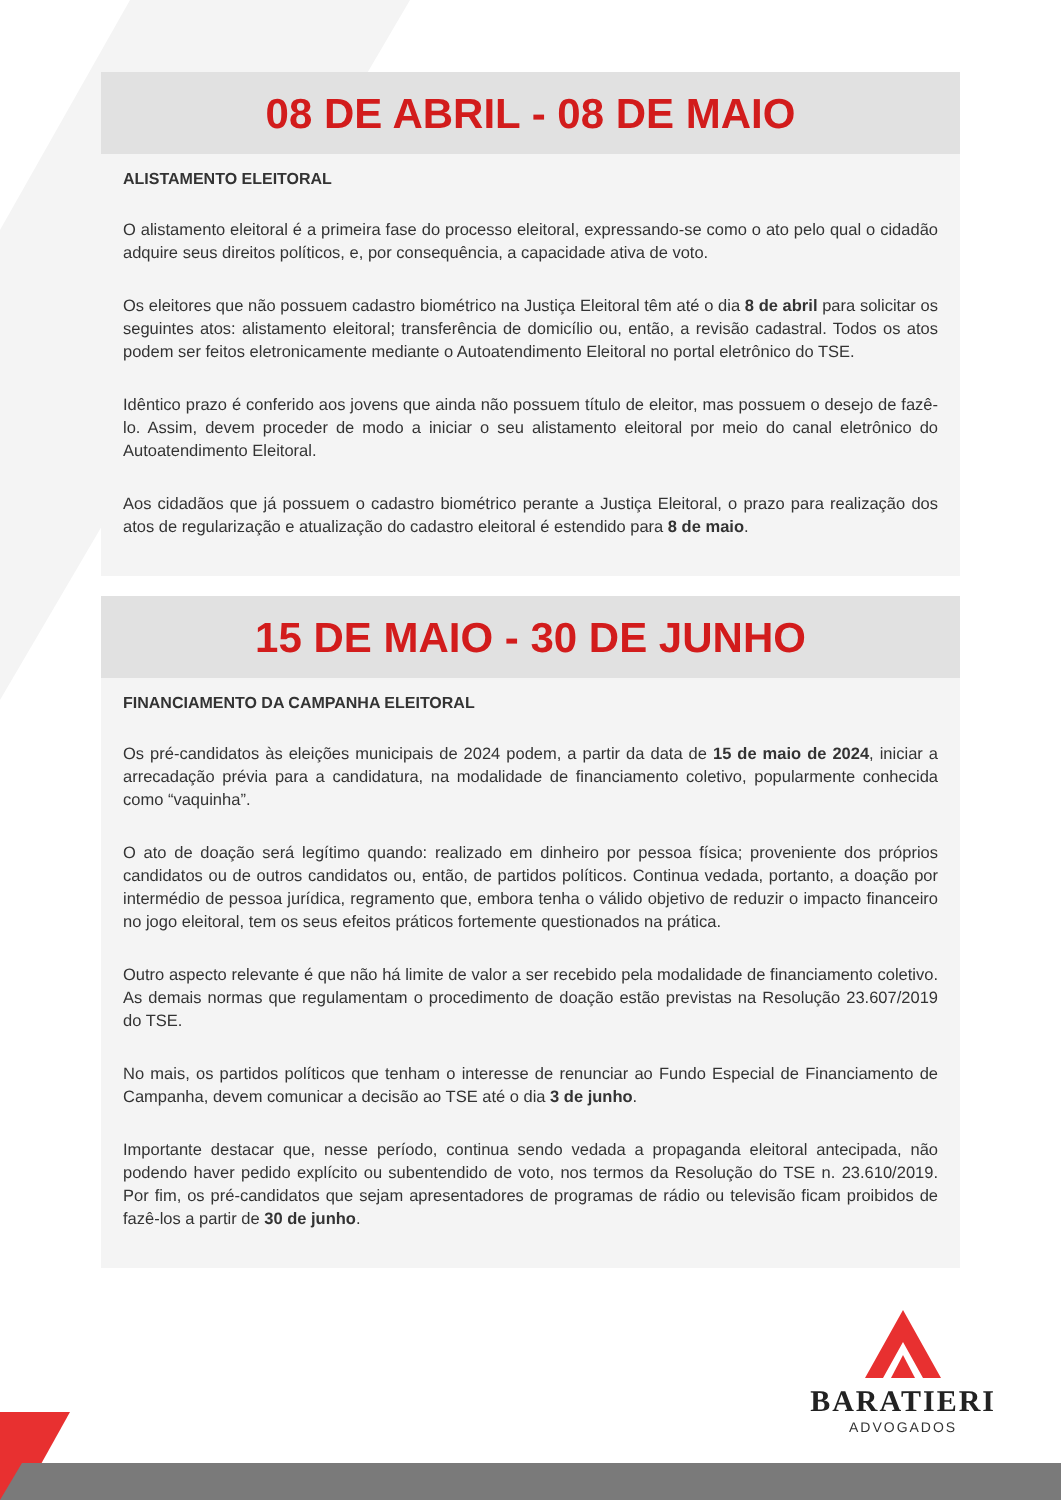08 DE ABRIL - 08 DE MAIO
ALISTAMENTO ELEITORAL
O alistamento eleitoral é a primeira fase do processo eleitoral, expressando-se como o ato pelo qual o cidadão adquire seus direitos políticos, e, por consequência, a capacidade ativa de voto.
Os eleitores que não possuem cadastro biométrico na Justiça Eleitoral têm até o dia 8 de abril para solicitar os seguintes atos: alistamento eleitoral; transferência de domicílio ou, então, a revisão cadastral. Todos os atos podem ser feitos eletronicamente mediante o Autoatendimento Eleitoral no portal eletrônico do TSE.
Idêntico prazo é conferido aos jovens que ainda não possuem título de eleitor, mas possuem o desejo de fazê-lo. Assim, devem proceder de modo a iniciar o seu alistamento eleitoral por meio do canal eletrônico do Autoatendimento Eleitoral.
Aos cidadãos que já possuem o cadastro biométrico perante a Justiça Eleitoral, o prazo para realização dos atos de regularização e atualização do cadastro eleitoral é estendido para 8 de maio.
15 DE MAIO - 30 DE JUNHO
FINANCIAMENTO DA CAMPANHA ELEITORAL
Os pré-candidatos às eleições municipais de 2024 podem, a partir da data de 15 de maio de 2024, iniciar a arrecadação prévia para a candidatura, na modalidade de financiamento coletivo, popularmente conhecida como “vaquinha”.
O ato de doação será legítimo quando: realizado em dinheiro por pessoa física; proveniente dos próprios candidatos ou de outros candidatos ou, então, de partidos políticos. Continua vedada, portanto, a doação por intermédio de pessoa jurídica, regramento que, embora tenha o válido objetivo de reduzir o impacto financeiro no jogo eleitoral, tem os seus efeitos práticos fortemente questionados na prática.
Outro aspecto relevante é que não há limite de valor a ser recebido pela modalidade de financiamento coletivo. As demais normas que regulamentam o procedimento de doação estão previstas na Resolução 23.607/2019 do TSE.
No mais, os partidos políticos que tenham o interesse de renunciar ao Fundo Especial de Financiamento de Campanha, devem comunicar a decisão ao TSE até o dia 3 de junho.
Importante destacar que, nesse período, continua sendo vedada a propaganda eleitoral antecipada, não podendo haver pedido explícito ou subentendido de voto, nos termos da Resolução do TSE n. 23.610/2019. Por fim, os pré-candidatos que sejam apresentadores de programas de rádio ou televisão ficam proibidos de fazê-los a partir de 30 de junho.
BARATIERI
ADVOGADOS